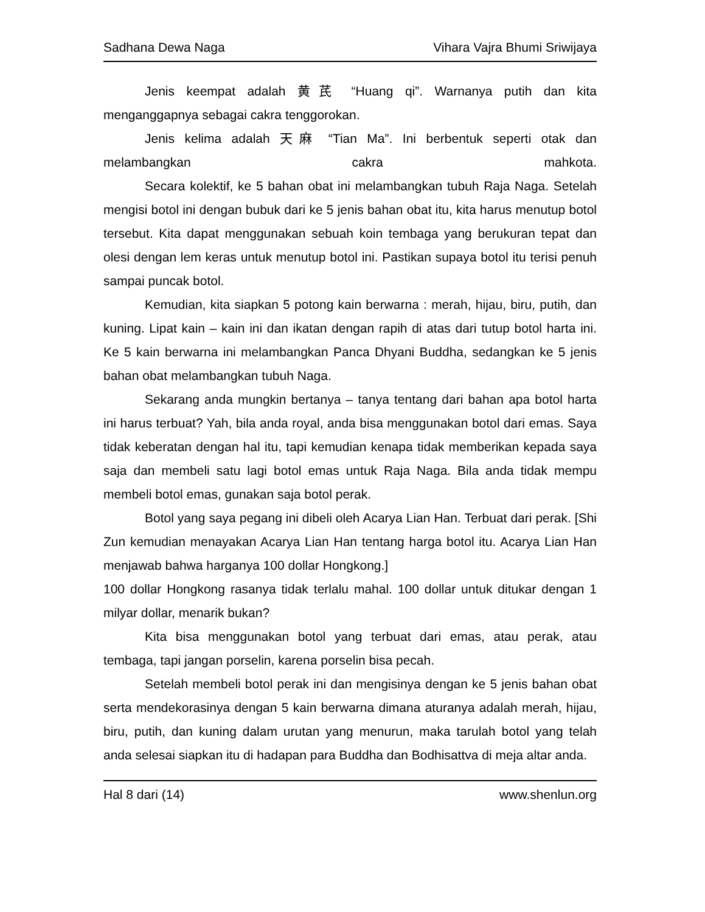Sadhana Dewa Naga Vihara Vajra Bhumi Sriwijaya
Jenis keempat adalah 黄芪 “Huang qi”. Warnanya putih dan kita menganggapnya sebagai cakra tenggorokan.
Jenis kelima adalah 天麻 “Tian Ma”. Ini berbentuk seperti otak dan melambangkan cakra mahkota.
Secara kolektif, ke 5 bahan obat ini melambangkan tubuh Raja Naga. Setelah mengisi botol ini dengan bubuk dari ke 5 jenis bahan obat itu, kita harus menutup botol tersebut. Kita dapat menggunakan sebuah koin tembaga yang berukuran tepat dan olesi dengan lem keras untuk menutup botol ini. Pastikan supaya botol itu terisi penuh sampai puncak botol.
Kemudian, kita siapkan 5 potong kain berwarna : merah, hijau, biru, putih, dan kuning. Lipat kain – kain ini dan ikatan dengan rapih di atas dari tutup botol harta ini. Ke 5 kain berwarna ini melambangkan Panca Dhyani Buddha, sedangkan ke 5 jenis bahan obat melambangkan tubuh Naga.
Sekarang anda mungkin bertanya – tanya tentang dari bahan apa botol harta ini harus terbuat? Yah, bila anda royal, anda bisa menggunakan botol dari emas. Saya tidak keberatan dengan hal itu, tapi kemudian kenapa tidak memberikan kepada saya saja dan membeli satu lagi botol emas untuk Raja Naga. Bila anda tidak mempu membeli botol emas, gunakan saja botol perak.
Botol yang saya pegang ini dibeli oleh Acarya Lian Han. Terbuat dari perak. [Shi Zun kemudian menayakan Acarya Lian Han tentang harga botol itu. Acarya Lian Han menjawab bahwa harganya 100 dollar Hongkong.]
100 dollar Hongkong rasanya tidak terlalu mahal. 100 dollar untuk ditukar dengan 1 milyar dollar, menarik bukan?
Kita bisa menggunakan botol yang terbuat dari emas, atau perak, atau tembaga, tapi jangan porselin, karena porselin bisa pecah.
Setelah membeli botol perak ini dan mengisinya dengan ke 5 jenis bahan obat serta mendekorasinya dengan 5 kain berwarna dimana aturanya adalah merah, hijau, biru, putih, dan kuning dalam urutan yang menurun, maka tarulah botol yang telah anda selesai siapkan itu di hadapan para Buddha dan Bodhisattva di meja altar anda.
Hal 8 dari (14) www.shenlun.org